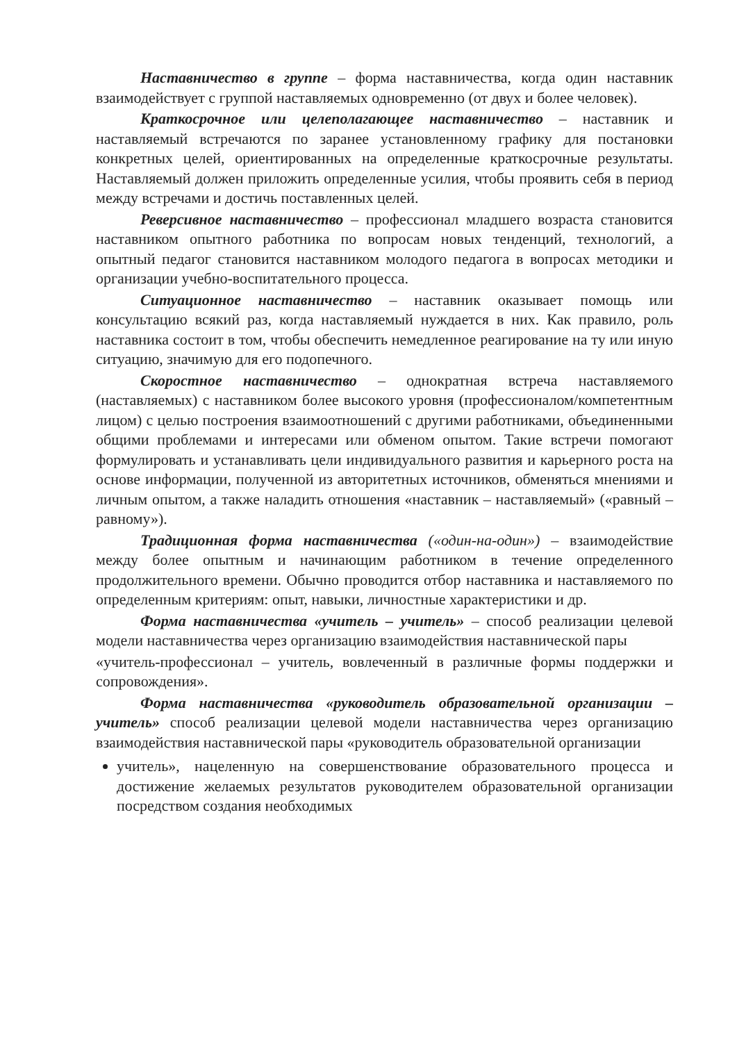Наставничество в группе – форма наставничества, когда один наставник взаимодействует с группой наставляемых одновременно (от двух и более человек).
Краткосрочное или целеполагающее наставничество – наставник и наставляемый встречаются по заранее установленному графику для постановки конкретных целей, ориентированных на определенные краткосрочные результаты. Наставляемый должен приложить определенные усилия, чтобы проявить себя в период между встречами и достичь поставленных целей.
Реверсивное наставничество – профессионал младшего возраста становится наставником опытного работника по вопросам новых тенденций, технологий, а опытный педагог становится наставником молодого педагога в вопросах методики и организации учебно-воспитательного процесса.
Ситуационное наставничество – наставник оказывает помощь или консультацию всякий раз, когда наставляемый нуждается в них. Как правило, роль наставника состоит в том, чтобы обеспечить немедленное реагирование на ту или иную ситуацию, значимую для его подопечного.
Скоростное наставничество – однократная встреча наставляемого (наставляемых) с наставником более высокого уровня (профессионалом/компетентным лицом) с целью построения взаимоотношений с другими работниками, объединенными общими проблемами и интересами или обменом опытом. Такие встречи помогают формулировать и устанавливать цели индивидуального развития и карьерного роста на основе информации, полученной из авторитетных источников, обменяться мнениями и личным опытом, а также наладить отношения «наставник – наставляемый» («равный – равному»).
Традиционная форма наставничества («один-на-один») – взаимодействие между более опытным и начинающим работником в течение определенного продолжительного времени. Обычно проводится отбор наставника и наставляемого по определенным критериям: опыт, навыки, личностные характеристики и др.
Форма наставничества «учитель – учитель» – способ реализации целевой модели наставничества через организацию взаимодействия наставнической пары
«учитель-профессионал – учитель, вовлеченный в различные формы поддержки и сопровождения».
Форма наставничества «руководитель образовательной организации – учитель» способ реализации целевой модели наставничества через организацию взаимодействия наставнической пары «руководитель образовательной организации
учитель», нацеленную на совершенствование образовательного процесса и достижение желаемых результатов руководителем образовательной организации посредством создания необходимых